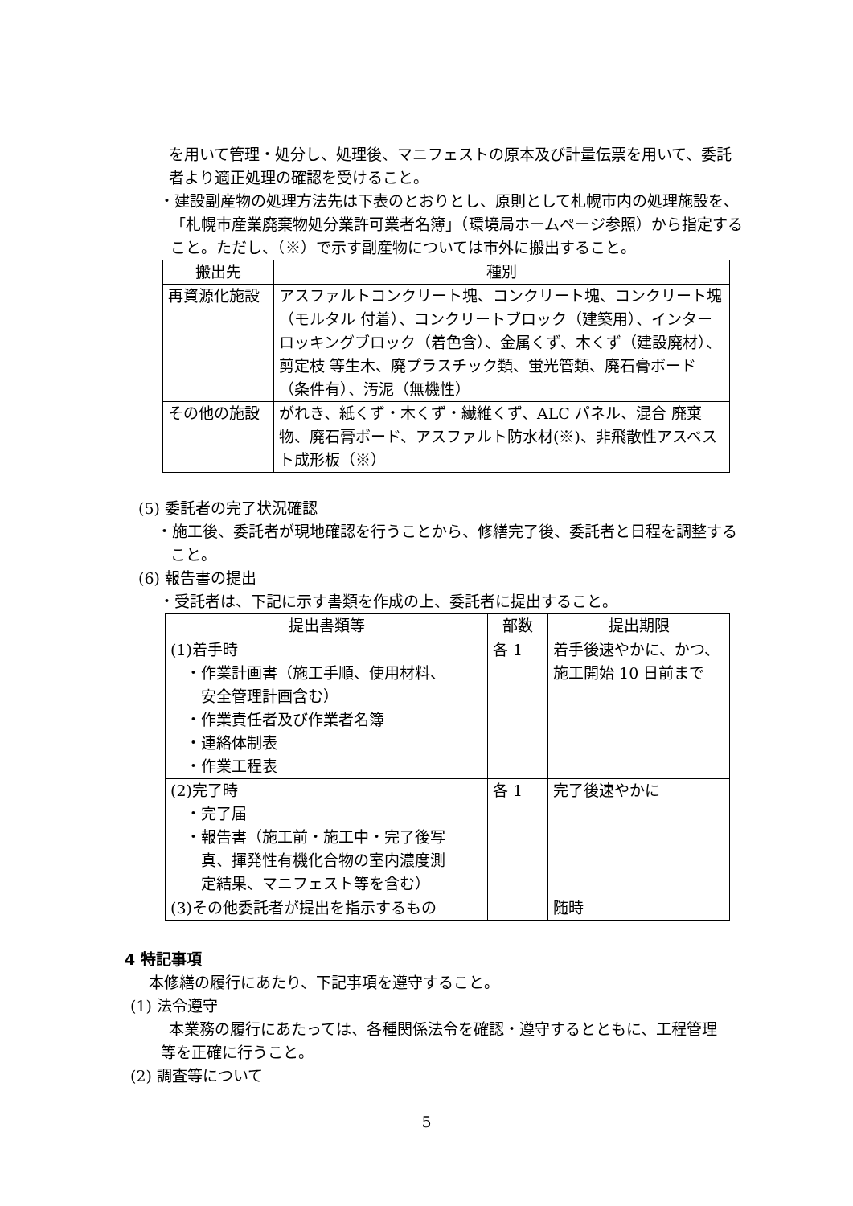を用いて管理・処分し、処理後、マニフェストの原本及び計量伝票を用いて、委託者より適正処理の確認を受けること。
・建設副産物の処理方法先は下表のとおりとし、原則として札幌市内の処理施設を、「札幌市産業廃棄物処分業許可業者名簿」（環境局ホームページ参照）から指定すること。ただし、（※）で示す副産物については市外に搬出すること。
| 搬出先 | 種別 |
| --- | --- |
| 再資源化施設 | アスファルトコンクリート塊、コンクリート塊、コンクリート塊（モルタル 付着）、コンクリートブロック（建築用）、インターロッキングブロック（着色含）、金属くず、木くず（建設廃材）、剪定枝 等生木、廃プラスチック類、蛍光管類、廃石膏ボード （条件有）、汚泥（無機性） |
| その他の施設 | がれき、紙くず・木くず・繊維くず、ALC パネル、混合 廃棄物、廃石膏ボード、アスファルト防水材(※)、非飛散性アスベスト成形板（※） |
(5) 委託者の完了状況確認
・施工後、委託者が現地確認を行うことから、修繕完了後、委託者と日程を調整すること。
(6) 報告書の提出
・受託者は、下記に示す書類を作成の上、委託者に提出すること。
| 提出書類等 | 部数 | 提出期限 |
| --- | --- | --- |
| (1)着手時 ・作業計画書（施工手順、使用材料、 安全管理計画含む） ・作業責任者及び作業者名簿 ・連絡体制表 ・作業工程表 | 各 1 | 着手後速やかに、かつ、施工開始 10 日前まで |
| (2)完了時 ・完了届 ・報告書（施工前・施工中・完了後写 真、揮発性有機化合物の室内濃度測 定結果、マニフェスト等を含む） | 各 1 | 完了後速やかに |
| (3)その他委託者が提出を指示するもの | | 随時 |
4 特記事項
本修繕の履行にあたり、下記事項を遵守すること。
(1) 法令遵守
本業務の履行にあたっては、各種関係法令を確認・遵守するとともに、工程管理等を正確に行うこと。
(2) 調査等について
5